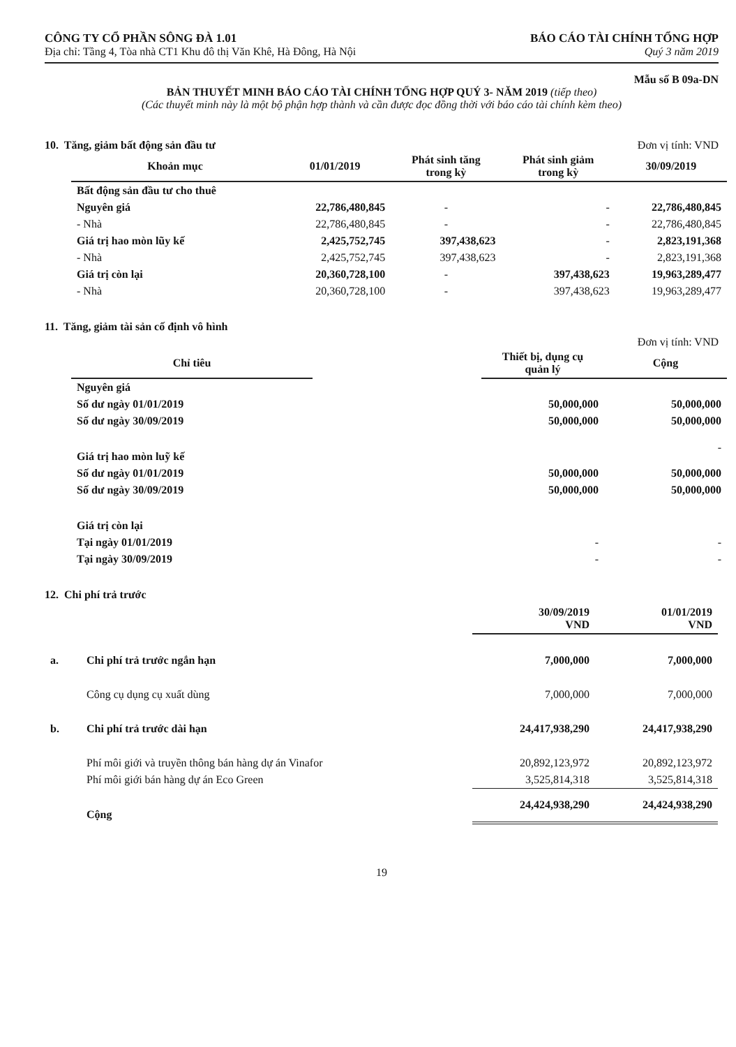CÔNG TY CỔ PHẦN SÔNG ĐÀ 1.01
Địa chỉ: Tầng 4, Tòa nhà CT1 Khu đô thị Văn Khê, Hà Đông, Hà Nội
BÁO CÁO TÀI CHÍNH TỔNG HỢP
Quý 3 năm 2019
Mẫu số B 09a-DN
BẢN THUYẾT MINH BÁO CÁO TÀI CHÍNH TỔNG HỢP QUÝ 3- NĂM 2019 (tiếp theo)
(Các thuyết minh này là một bộ phận hợp thành và cần được đọc đồng thời với báo cáo tài chính kèm theo)
10. Tăng, giảm bất động sản đầu tư Đơn vị tính: VND
| Khoản mục | 01/01/2019 | Phát sinh tăng trong kỳ | Phát sinh giảm trong kỳ | 30/09/2019 |
| --- | --- | --- | --- | --- |
| Bất động sản đầu tư cho thuê | | | | |
| Nguyên giá | 22,786,480,845 | - | - | 22,786,480,845 |
| - Nhà | 22,786,480,845 | - | - | 22,786,480,845 |
| Giá trị hao mòn lũy kế | 2,425,752,745 | 397,438,623 | - | 2,823,191,368 |
| - Nhà | 2,425,752,745 | 397,438,623 | - | 2,823,191,368 |
| Giá trị còn lại | 20,360,728,100 | - | 397,438,623 | 19,963,289,477 |
| - Nhà | 20,360,728,100 | - | 397,438,623 | 19,963,289,477 |
11. Tăng, giảm tài sản cố định vô hình
Đơn vị tính: VND
| Chỉ tiêu | | Thiết bị, dụng cụ quản lý | Cộng |
| --- | --- | --- | --- |
| Nguyên giá | | | |
| Số dư ngày 01/01/2019 | | 50,000,000 | 50,000,000 |
| Số dư ngày 30/09/2019 | | 50,000,000 | 50,000,000 |
| Giá trị hao mòn luỹ kế | | | - |
| Số dư ngày 01/01/2019 | | 50,000,000 | 50,000,000 |
| Số dư ngày 30/09/2019 | | 50,000,000 | 50,000,000 |
| Giá trị còn lại | | | |
| Tại ngày 01/01/2019 | | - | - |
| Tại ngày 30/09/2019 | | - | - |
12. Chi phí trả trước
| | | 30/09/2019 VND | 01/01/2019 VND |
| a. | Chi phí trả trước ngắn hạn | 7,000,000 | 7,000,000 |
| | Công cụ dụng cụ xuất dùng | 7,000,000 | 7,000,000 |
| b. | Chi phí trả trước dài hạn | 24,417,938,290 | 24,417,938,290 |
| | Phí môi giới và truyền thông bán hàng dự án Vinafor | 20,892,123,972 | 20,892,123,972 |
| | Phí môi giới bán hàng dự án Eco Green | 3,525,814,318 | 3,525,814,318 |
| | Cộng | 24,424,938,290 | 24,424,938,290 |
19